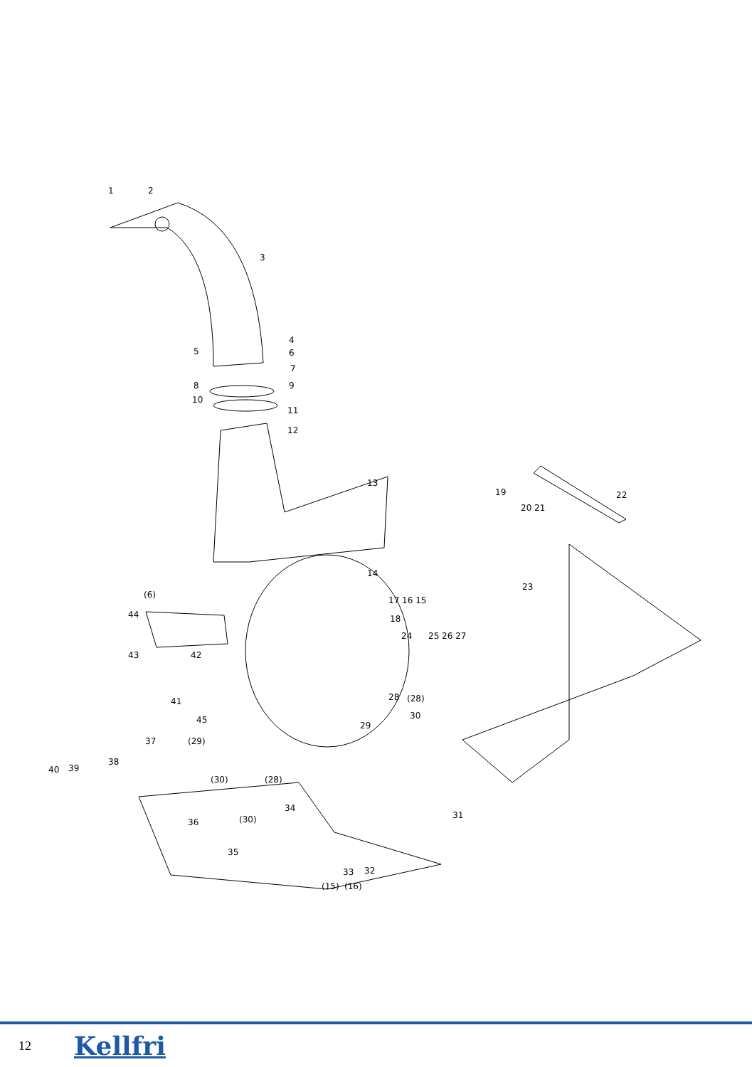1
2
3
4
5
6
7
8
9
10
11
12
13
14
17 16 15
18
19
20 21
22
23
24
25 26 27
28
(28)
29
30
31
32
33
34
35
36
37
38
39
40
41
42
43
44
45
(6)
(29)
(30)
(28)
(30)
(15)
(16)
12 Kellfri